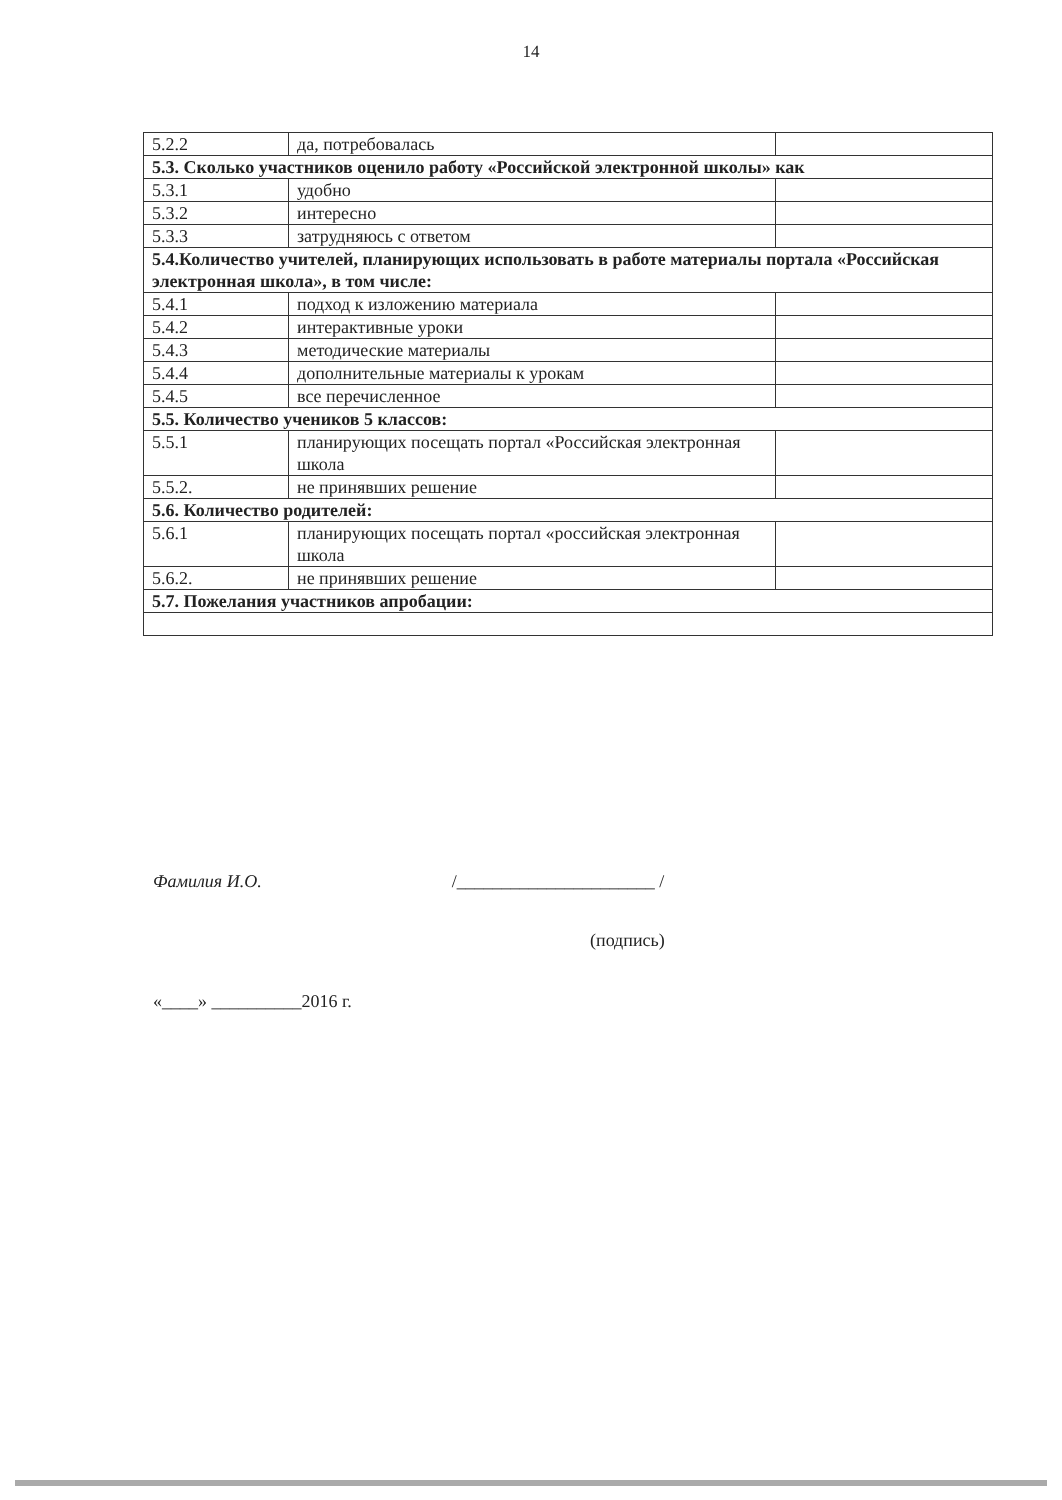14
| 5.2.2 | да, потребовалась | |
| 5.3. Сколько участников оценило работу «Российской электронной школы» как | | |
| 5.3.1 | удобно | |
| 5.3.2 | интересно | |
| 5.3.3 | затрудняюсь с ответом | |
| 5.4.Количество учителей, планирующих использовать в работе материалы портала «Российская электронная школа», в том числе: | | |
| 5.4.1 | подход к изложению материала | |
| 5.4.2 | интерактивные уроки | |
| 5.4.3 | методические материалы | |
| 5.4.4 | дополнительные материалы к урокам | |
| 5.4.5 | все перечисленное | |
| 5.5. Количество учеников 5 классов: | | |
| 5.5.1 | планирующих посещать портал «Российская электронная школа | |
| 5.5.2. | не принявших решение | |
| 5.6. Количество родителей: | | |
| 5.6.1 | планирующих посещать портал «российская электронная школа | |
| 5.6.2. | не принявших решение | |
| 5.7. Пожелания участников апробации: | | |
Фамилия И.О. /______________________ /
(подпись)
«____» __________2016 г.